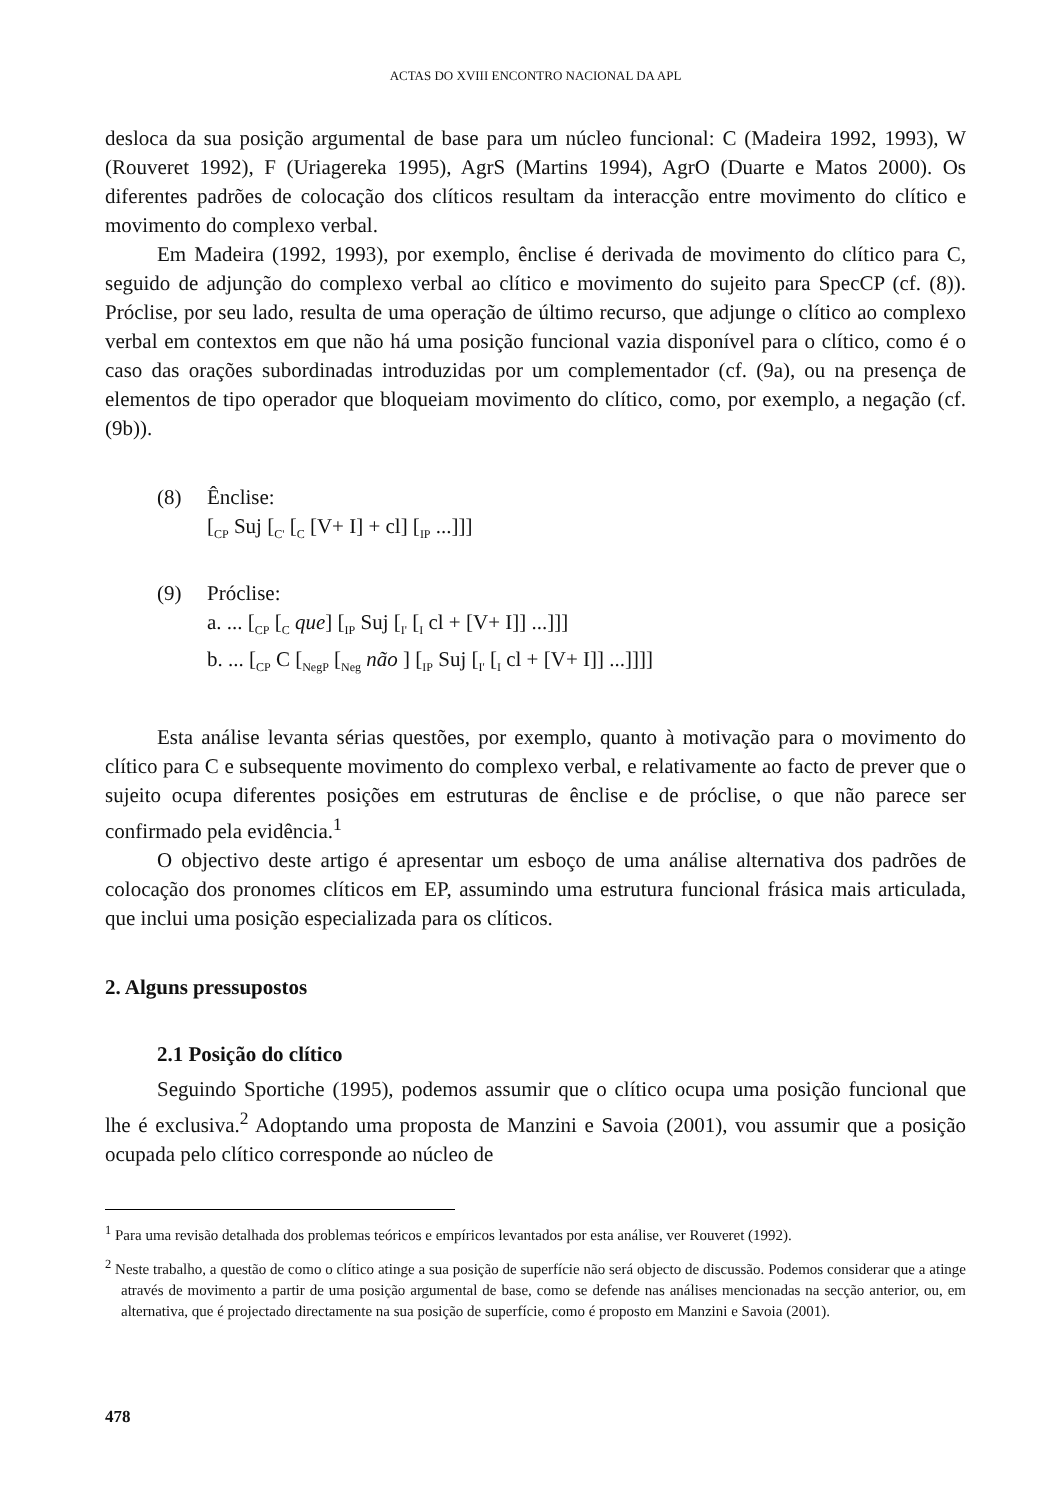ACTAS DO XVIII ENCONTRO NACIONAL DA APL
desloca da sua posição argumental de base para um núcleo funcional: C (Madeira 1992, 1993), W (Rouveret 1992), F (Uriagereka 1995), AgrS (Martins 1994), AgrO (Duarte e Matos 2000). Os diferentes padrões de colocação dos clíticos resultam da interacção entre movimento do clítico e movimento do complexo verbal.
Em Madeira (1992, 1993), por exemplo, ênclise é derivada de movimento do clítico para C, seguido de adjunção do complexo verbal ao clítico e movimento do sujeito para SpecCP (cf. (8)). Próclise, por seu lado, resulta de uma operação de último recurso, que adjunge o clítico ao complexo verbal em contextos em que não há uma posição funcional vazia disponível para o clítico, como é o caso das orações subordinadas introduzidas por um complementador (cf. (9a), ou na presença de elementos de tipo operador que bloqueiam movimento do clítico, como, por exemplo, a negação (cf. (9b)).
(8) Ênclise:
[<sub>CP</sub> Suj [<sub>C'</sub> [<sub>C</sub> [V+ I] + cl] [<sub>IP</sub> ...]]]
(9) Próclise:
a. ... [<sub>CP</sub> [<sub>C</sub> que] [<sub>IP</sub> Suj [<sub>I'</sub> [<sub>I</sub> cl + [V+ I]] ...]]]
b. ... [<sub>CP</sub> C [<sub>NegP</sub> [<sub>Neg</sub> não ] [<sub>IP</sub> Suj [<sub>I'</sub> [<sub>I</sub> cl + [V+ I]] ...]]]]
Esta análise levanta sérias questões, por exemplo, quanto à motivação para o movimento do clítico para C e subsequente movimento do complexo verbal, e relativamente ao facto de prever que o sujeito ocupa diferentes posições em estruturas de ênclise e de próclise, o que não parece ser confirmado pela evidência.<sup>1</sup>
O objectivo deste artigo é apresentar um esboço de uma análise alternativa dos padrões de colocação dos pronomes clíticos em EP, assumindo uma estrutura funcional frásica mais articulada, que inclui uma posição especializada para os clíticos.
2. Alguns pressupostos
2.1 Posição do clítico
Seguindo Sportiche (1995), podemos assumir que o clítico ocupa uma posição funcional que lhe é exclusiva.<sup>2</sup> Adoptando uma proposta de Manzini e Savoia (2001), vou assumir que a posição ocupada pelo clítico corresponde ao núcleo de
<sup>1</sup> Para uma revisão detalhada dos problemas teóricos e empíricos levantados por esta análise, ver Rouveret (1992).
<sup>2</sup> Neste trabalho, a questão de como o clítico atinge a sua posição de superfície não será objecto de discussão. Podemos considerar que a atinge através de movimento a partir de uma posição argumental de base, como se defende nas análises mencionadas na secção anterior, ou, em alternativa, que é projectado directamente na sua posição de superfície, como é proposto em Manzini e Savoia (2001).
478